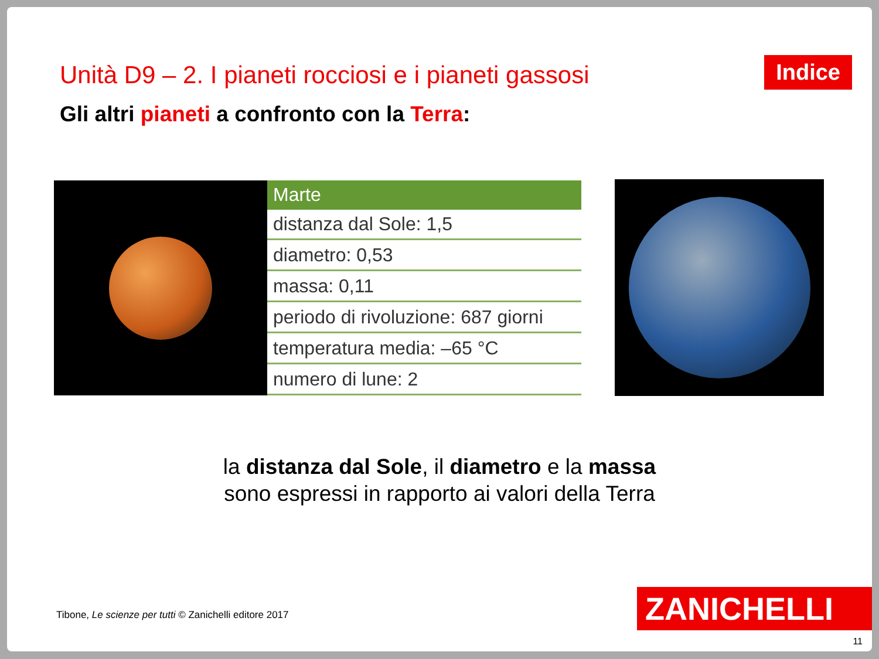Unità D9 – 2. I pianeti rocciosi e i pianeti gassosi
Indice
Gli altri pianeti a confronto con la Terra:
| Marte |
| --- |
| distanza dal Sole: 1,5 |
| diametro: 0,53 |
| massa: 0,11 |
| periodo di rivoluzione: 687 giorni |
| temperatura media: –65 °C |
| numero di lune: 2 |
la distanza dal Sole, il diametro e la massa
sono espressi in rapporto ai valori della Terra
Tibone, Le scienze per tutti © Zanichelli editore 2017
ZANICHELLI
11